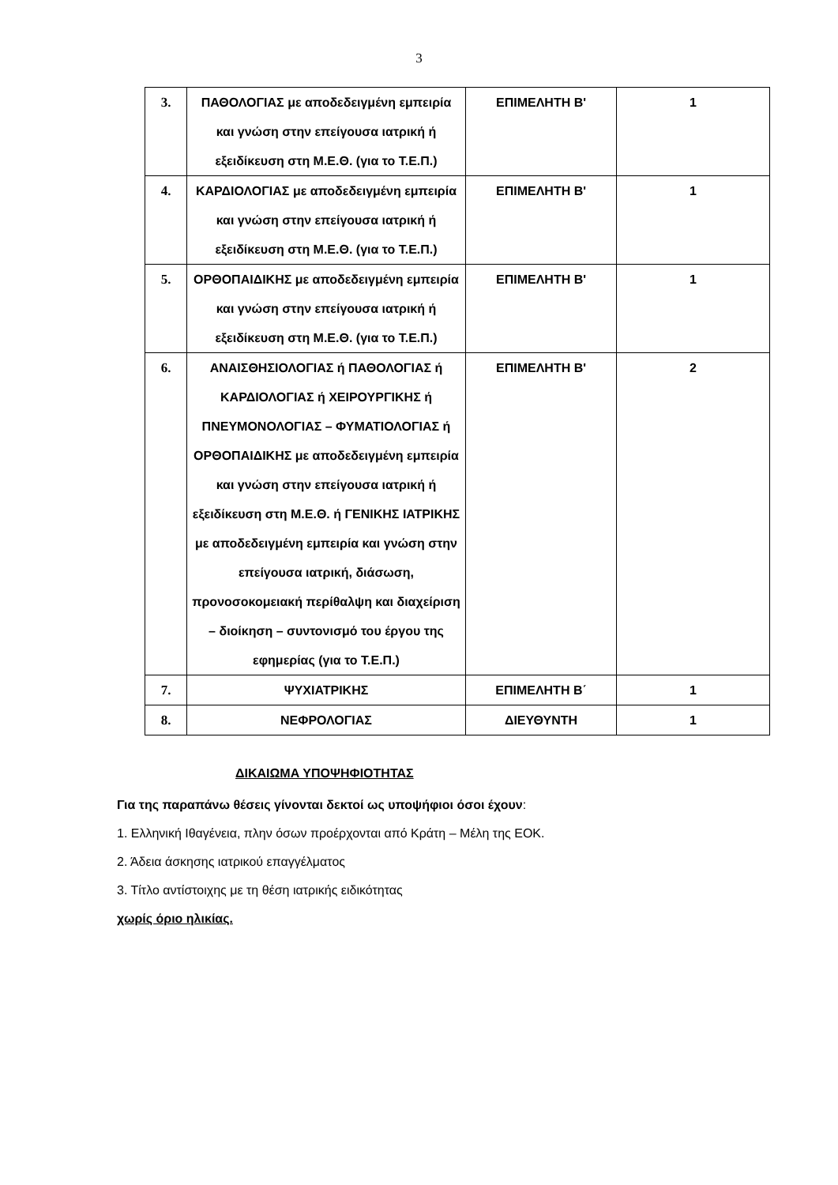3
| 3. | ΠΑΘΟΛΟΓΙΑΣ με αποδεδειγμένη εμπειρία και γνώση στην επείγουσα ιατρική ή εξειδίκευση στη Μ.Ε.Θ. (για το Τ.Ε.Π.) | ΕΠΙΜΕΛΗΤΗ Β' | 1 |
| 4. | ΚΑΡΔΙΟΛΟΓΙΑΣ με αποδεδειγμένη εμπειρία και γνώση στην επείγουσα ιατρική ή εξειδίκευση στη Μ.Ε.Θ. (για το Τ.Ε.Π.) | ΕΠΙΜΕΛΗΤΗ Β' | 1 |
| 5. | ΟΡΘΟΠΑΙΔΙΚΗΣ με αποδεδειγμένη εμπειρία και γνώση στην επείγουσα ιατρική ή εξειδίκευση στη Μ.Ε.Θ. (για το Τ.Ε.Π.) | ΕΠΙΜΕΛΗΤΗ Β' | 1 |
| 6. | ΑΝΑΙΣΘΗΣΙΟΛΟΓΙΑΣ ή ΠΑΘΟΛΟΓΙΑΣ ή ΚΑΡΔΙΟΛΟΓΙΑΣ ή ΧΕΙΡΟΥΡΓΙΚΗΣ ή ΠΝΕΥΜΟΝΟΛΟΓΙΑΣ – ΦΥΜΑΤΙΟΛΟΓΙΑΣ ή ΟΡΘΟΠΑΙΔΙΚΗΣ με αποδεδειγμένη εμπειρία και γνώση στην επείγουσα ιατρική ή εξειδίκευση στη Μ.Ε.Θ. ή ΓΕΝΙΚΗΣ ΙΑΤΡΙΚΗΣ με αποδεδειγμένη εμπειρία και γνώση στην επείγουσα ιατρική, διάσωση, προνοσοκομειακή περίθαλψη και διαχείριση – διοίκηση – συντονισμό του έργου της εφημερίας (για το Τ.Ε.Π.) | ΕΠΙΜΕΛΗΤΗ Β' | 2 |
| 7. | ΨΥΧΙΑΤΡΙΚΗΣ | ΕΠΙΜΕΛΗΤΗ Β΄ | 1 |
| 8. | ΝΕΦΡΟΛΟΓΙΑΣ | ΔΙΕΥΘΥΝΤΗ | 1 |
ΔΙΚΑΙΩΜΑ ΥΠΟΨΗΦΙΟΤΗΤΑΣ
Για της παραπάνω θέσεις γίνονται δεκτοί ως υποψήφιοι όσοι έχουν:
1. Ελληνική Ιθαγένεια, πλην όσων προέρχονται από Κράτη – Μέλη της ΕΟΚ.
2. Άδεια άσκησης ιατρικού επαγγέλματος
3. Τίτλο αντίστοιχης με τη θέση ιατρικής ειδικότητας
χωρίς όριο ηλικίας.